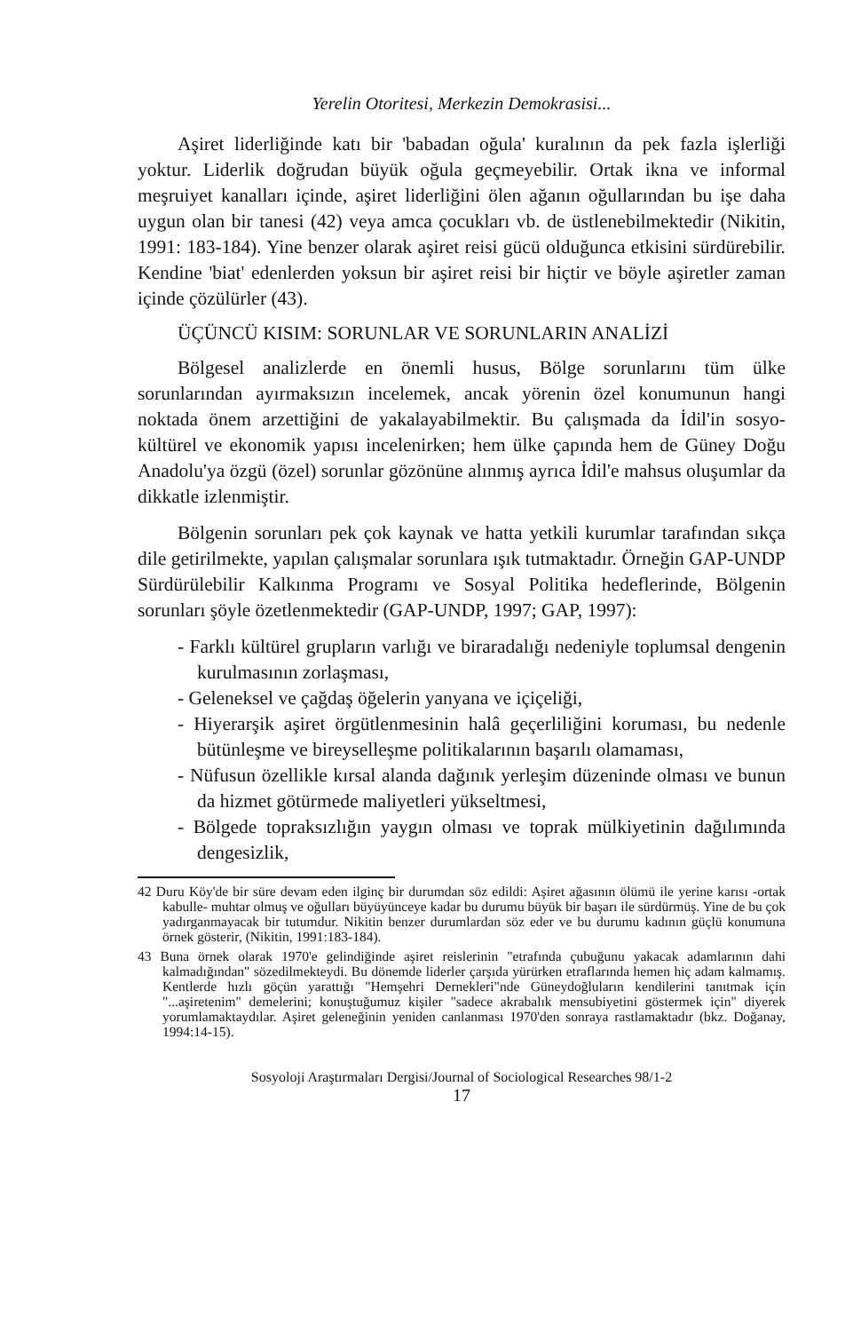Yerelin Otoritesi, Merkezin Demokrasisi...
Aşiret liderliğinde katı bir 'babadan oğula' kuralının da pek fazla işlerliği yoktur. Liderlik doğrudan büyük oğula geçmeyebilir. Ortak ikna ve informal meşruiyet kanalları içinde, aşiret liderliğini ölen ağanın oğullarından bu işe daha uygun olan bir tanesi (42) veya amca çocukları vb. de üstlenebilmektedir (Nikitin, 1991: 183-184). Yine benzer olarak aşiret reisi gücü olduğunca etkisini sürdürebilir. Kendine 'biat' edenlerden yoksun bir aşiret reisi bir hiçtir ve böyle aşiretler zaman içinde çözülürler (43).
ÜÇÜNCÜ KISIM: SORUNLAR VE SORUNLARIN ANALİZİ
Bölgesel analizlerde en önemli husus, Bölge sorunlarını tüm ülke sorunlarından ayırmaksızın incelemek, ancak yörenin özel konumunun hangi noktada önem arzettiğini de yakalayabilmektir. Bu çalışmada da İdil'in sosyo-kültürel ve ekonomik yapısı incelenirken; hem ülke çapında hem de Güney Doğu Anadolu'ya özgü (özel) sorunlar gözönüne alınmış ayrıca İdil'e mahsus oluşumlar da dikkatle izlenmiştir.
Bölgenin sorunları pek çok kaynak ve hatta yetkili kurumlar tarafından sıkça dile getirilmekte, yapılan çalışmalar sorunlara ışık tutmaktadır. Örneğin GAP-UNDP Sürdürülebilir Kalkınma Programı ve Sosyal Politika hedeflerinde, Bölgenin sorunları şöyle özetlenmektedir (GAP-UNDP, 1997; GAP, 1997):
- Farklı kültürel grupların varlığı ve biraradalığı nedeniyle toplumsal dengenin kurulmasının zorlaşması,
- Geleneksel ve çağdaş öğelerin yanyana ve içiçeliği,
- Hiyerarşik aşiret örgütlenmesinin halâ geçerliliğini koruması, bu nedenle bütünleşme ve bireyselleşme politikalarının başarılı olamaması,
- Nüfusun özellikle kırsal alanda dağınık yerleşim düzeninde olması ve bunun da hizmet götürmede maliyetleri yükseltmesi,
- Bölgede topraksızlığın yaygın olması ve toprak mülkiyetinin dağılımında dengesizlik,
42 Duru Köy'de bir süre devam eden ilginç bir durumdan söz edildi: Aşiret ağasının ölümü ile yerine karısı -ortak kabulle- muhtar olmuş ve oğulları büyüyünceye kadar bu durumu büyük bir başarı ile sürdürmüş. Yine de bu çok yadırganmayacak bir tutumdur. Nikitin benzer durumlardan söz eder ve bu durumu kadının güçlü konumuna örnek gösterir, (Nikitin, 1991:183-184).
43 Buna örnek olarak 1970'e gelindiğinde aşiret reislerinin "etrafında çubuğunu yakacak adamlarının dahi kalmadığından" sözedilmekteydi. Bu dönemde liderler çarşıda yürürken etraflarında hemen hiç adam kalmamış. Kentlerde hızlı göçün yarattığı "Hemşehri Dernekleri"nde Güneydoğluların kendilerini tanıtmak için "...aşiretenim" demelerini; konuştuğumuz kişiler "sadece akrabalık mensubiyetini göstermek için" diyerek yorumlamaktaydılar. Aşiret geleneğinin yeniden canlanması 1970'den sonraya rastlamaktadır (bkz. Doğanay, 1994:14-15).
Sosyoloji Araştırmaları Dergisi/Journal of Sociological Researches 98/1-2
17